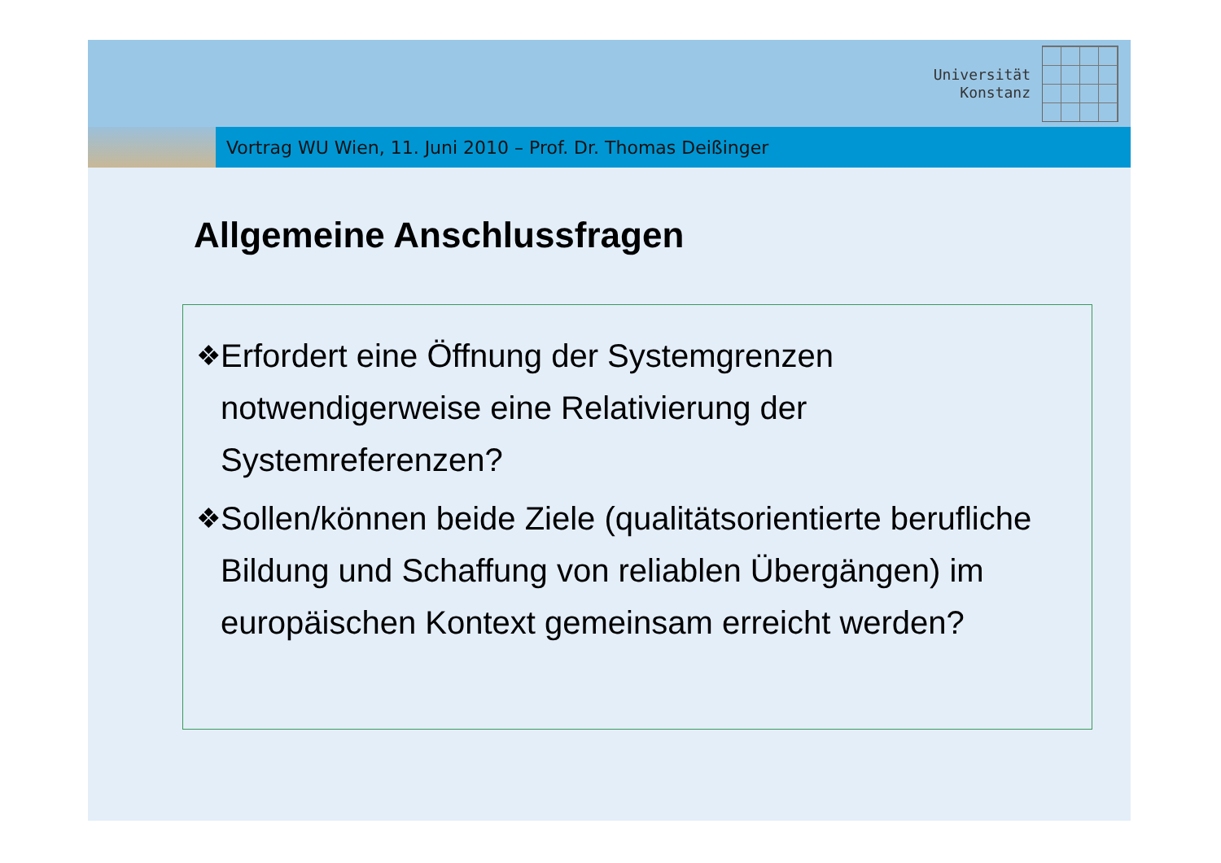Universität
Konstanz
Vortrag WU Wien, 11. Juni 2010 – Prof. Dr. Thomas Deißinger
Allgemeine Anschlussfragen
❖
Erfordert eine Öffnung der Systemgrenzen notwendigerweise eine Relativierung der Systemreferenzen?
❖
Sollen/können beide Ziele (qualitätsorientierte berufliche Bildung und Schaffung von reliablen Übergängen) im europäischen Kontext gemeinsam erreicht werden?